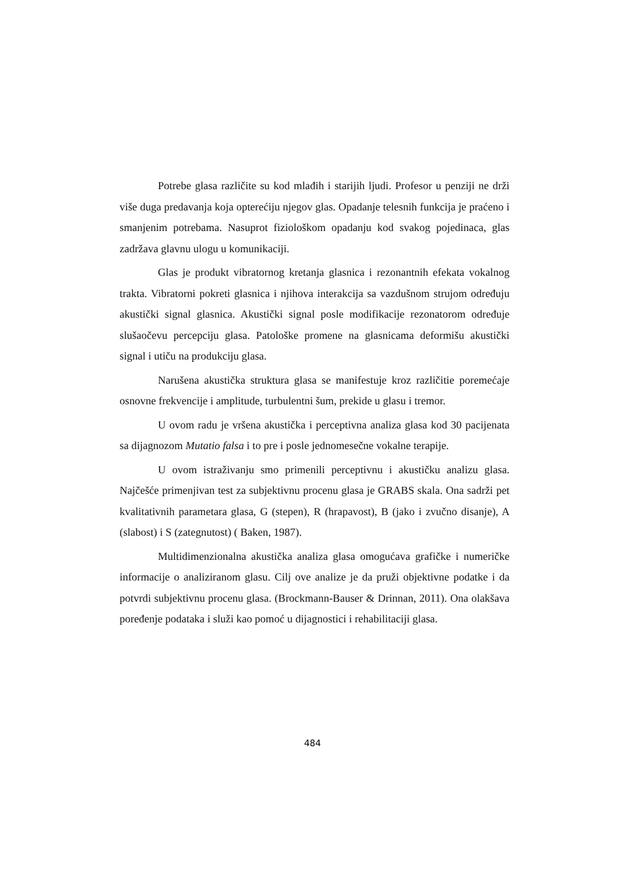Potrebe glasa različite su kod mlađih i starijih ljudi. Profesor u penziji ne drži više duga predavanja koja opterećiju njegov glas. Opadanje telesnih funkcija je praćeno i smanjenim potrebama. Nasuprot fiziološkom opadanju kod svakog pojedinaca, glas zadržava glavnu ulogu u komunikaciji.
Glas je produkt vibratornog kretanja glasnica i rezonantnih efekata vokalnog trakta. Vibratorni pokreti glasnica i njihova interakcija sa vazdušnom strujom određuju akustički signal glasnica. Akustički signal posle modifikacije rezonatorom određuje slušaočevu percepciju glasa. Patološke promene na glasnicama deformišu akustički signal i utiču na produkciju glasa.
Narušena akustička struktura glasa se manifestuje kroz različitie poremećaje osnovne frekvencije i amplitude, turbulentni šum, prekide u glasu i tremor.
U ovom radu je vršena akustička i perceptivna analiza glasa kod 30 pacijenata sa dijagnozom Mutatio falsa i to pre i posle jednomesečne vokalne terapije.
U ovom istraživanju smo primenili perceptivnu i akustičku analizu glasa. Najčešće primenjivan test za subjektivnu procenu glasa je GRABS skala. Ona sadrži pet kvalitativnih parametara glasa, G (stepen), R (hrapavost), B (jako i zvučno disanje), A (slabost) i S (zategnutost) ( Baken, 1987).
Multidimenzionalna akustička analiza glasa omogućava grafičke i numeričke informacije o analiziranom glasu. Cilj ove analize je da pruži objektivne podatke i da potvrdi subjektivnu procenu glasa. (Brockmann-Bauser & Drinnan, 2011). Ona olakšava poređenje podataka i služi kao pomoć u dijagnostici i rehabilitaciji glasa.
484